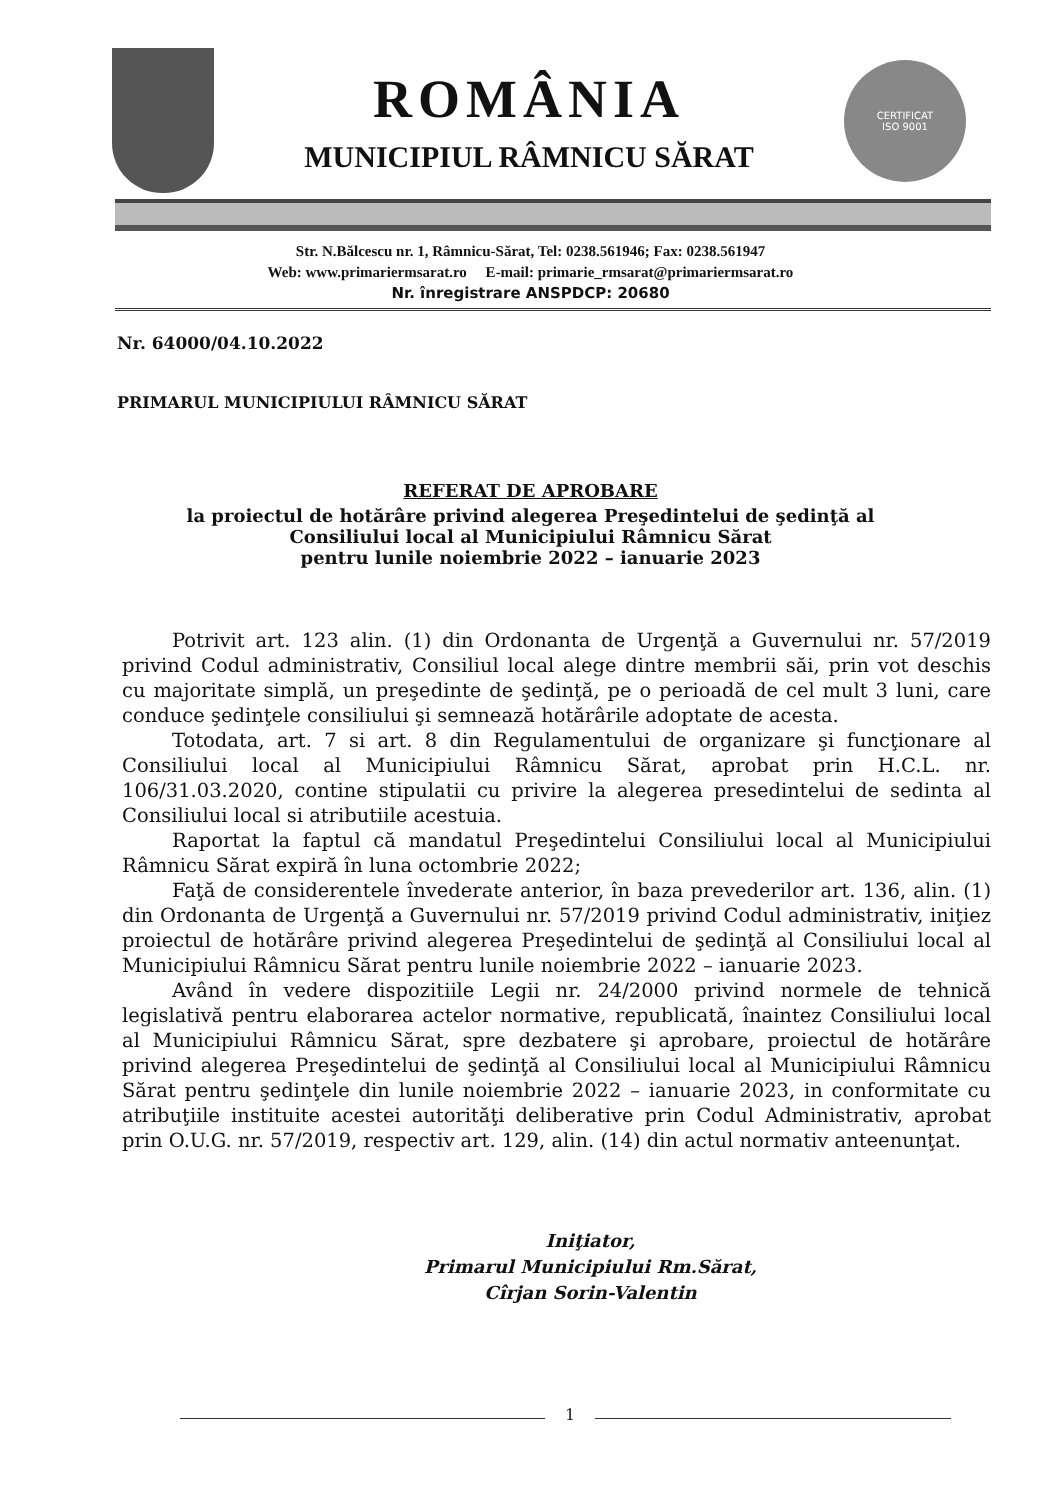ROMÂNIA
MUNICIPIUL RÂMNICU SĂRAT
CERTIFICAT
ISO 9001
Str. N.Bălcescu nr. 1, Râmnicu-Sărat, Tel: 0238.561946; Fax: 0238.561947
Web: www.primariermsarat.ro E-mail: primarie_rmsarat@primariermsarat.ro
Nr. înregistrare ANSPDCP: 20680
Nr. 64000/04.10.2022
PRIMARUL MUNICIPIULUI RÂMNICU SĂRAT
REFERAT DE APROBARE
la proiectul de hotărâre privind alegerea Preşedintelui de şedinţă al
Consiliului local al Municipiului Râmnicu Sărat
pentru lunile noiembrie 2022 – ianuarie 2023
Potrivit art. 123 alin. (1) din Ordonanta de Urgenţă a Guvernului nr. 57/2019 privind Codul administrativ, Consiliul local alege dintre membrii săi, prin vot deschis cu majoritate simplă, un preşedinte de şedinţă, pe o perioadă de cel mult 3 luni, care conduce şedinţele consiliului şi semnează hotărârile adoptate de acesta.
Totodata, art. 7 si art. 8 din Regulamentului de organizare şi funcţionare al Consiliului local al Municipiului Râmnicu Sărat, aprobat prin H.C.L. nr. 106/31.03.2020, contine stipulatii cu privire la alegerea presedintelui de sedinta al Consiliului local si atributiile acestuia.
Raportat la faptul că mandatul Preşedintelui Consiliului local al Municipiului Râmnicu Sărat expiră în luna octombrie 2022;
Faţă de considerentele învederate anterior, în baza prevederilor art. 136, alin. (1) din Ordonanta de Urgenţă a Guvernului nr. 57/2019 privind Codul administrativ, iniţiez proiectul de hotărâre privind alegerea Preşedintelui de şedinţă al Consiliului local al Municipiului Râmnicu Sărat pentru lunile noiembrie 2022 – ianuarie 2023.
Având în vedere dispozitiile Legii nr. 24/2000 privind normele de tehnică legislativă pentru elaborarea actelor normative, republicată, înaintez Consiliului local al Municipiului Râmnicu Sărat, spre dezbatere şi aprobare, proiectul de hotărâre privind alegerea Preşedintelui de şedinţă al Consiliului local al Municipiului Râmnicu Sărat pentru şedinţele din lunile noiembrie 2022 – ianuarie 2023, in conformitate cu atribuţiile instituite acestei autorităţi deliberative prin Codul Administrativ, aprobat prin O.U.G. nr. 57/2019, respectiv art. 129, alin. (14) din actul normativ anteenunţat.
Iniţiator,
Primarul Municipiului Rm.Sărat,
Cîrjan Sorin-Valentin
1